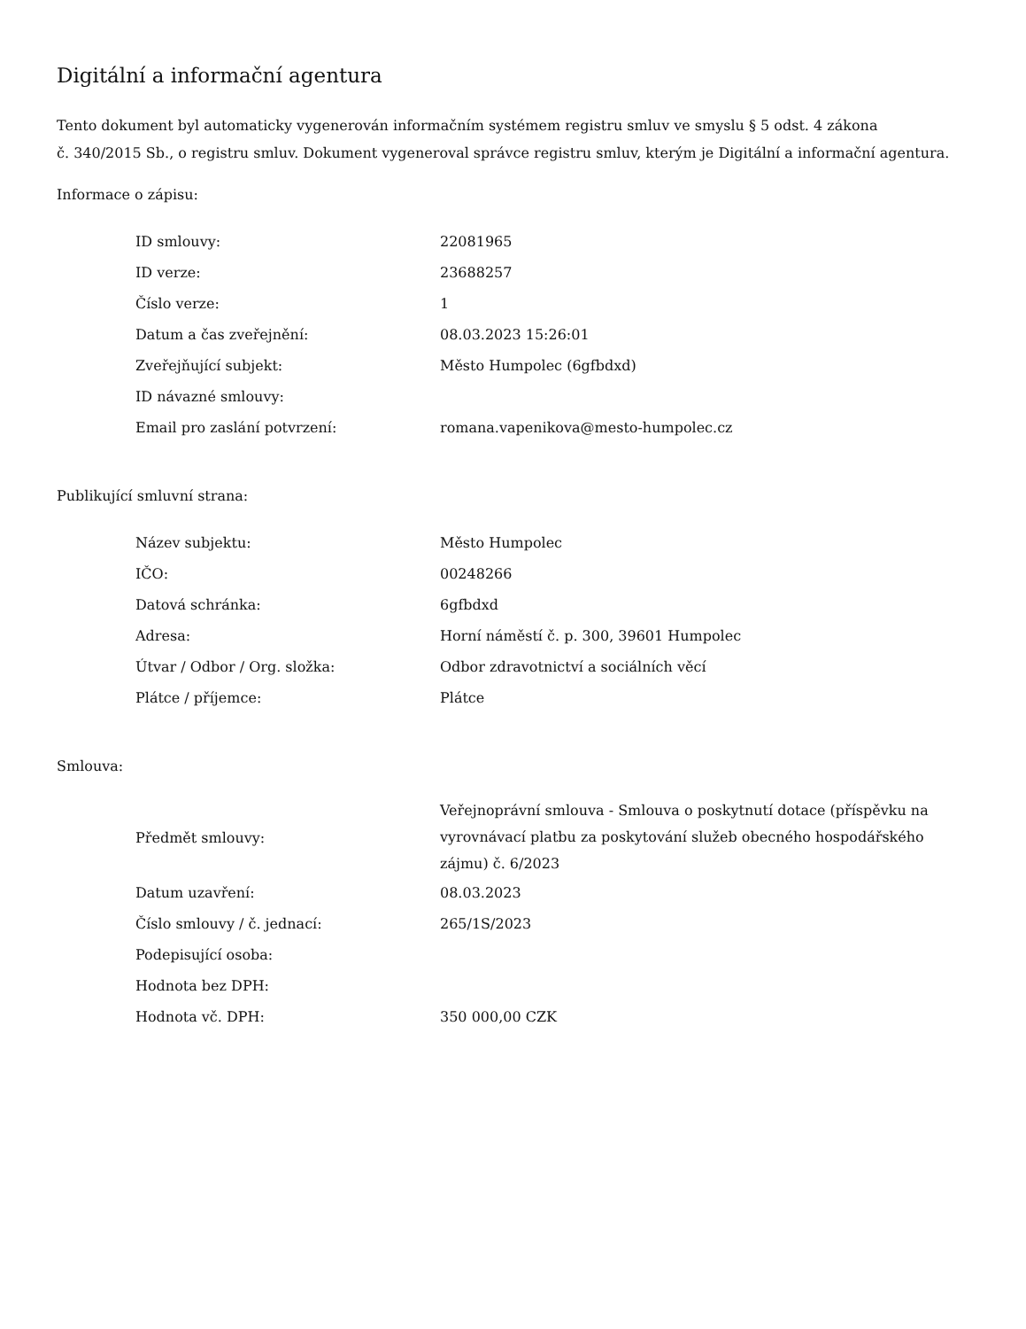Digitální a informační agentura
Tento dokument byl automaticky vygenerován informačním systémem registru smluv ve smyslu § 5 odst. 4 zákona
č. 340/2015 Sb., o registru smluv. Dokument vygeneroval správce registru smluv, kterým je Digitální a informační agentura.
Informace o zápisu:
| ID smlouvy: | 22081965 |
| ID verze: | 23688257 |
| Číslo verze: | 1 |
| Datum a čas zveřejnění: | 08.03.2023 15:26:01 |
| Zveřejňující subjekt: | Město Humpolec (6gfbdxd) |
| ID návazné smlouvy: | |
| Email pro zaslání potvrzení: | romana.vapenikova@mesto-humpolec.cz |
Publikující smluvní strana:
| Název subjektu: | Město Humpolec |
| IČO: | 00248266 |
| Datová schránka: | 6gfbdxd |
| Adresa: | Horní náměstí č. p. 300, 39601 Humpolec |
| Útvar / Odbor / Org. složka: | Odbor zdravotnictví a sociálních věcí |
| Plátce / příjemce: | Plátce |
Smlouva:
| Předmět smlouvy: | Veřejnoprávní smlouva - Smlouva o poskytnutí dotace (příspěvku na vyrovnávací platbu za poskytování služeb obecného hospodářského zájmu) č. 6/2023 |
| Datum uzavření: | 08.03.2023 |
| Číslo smlouvy / č. jednací: | 265/1S/2023 |
| Podepisující osoba: | |
| Hodnota bez DPH: | |
| Hodnota vč. DPH: | 350 000,00 CZK |